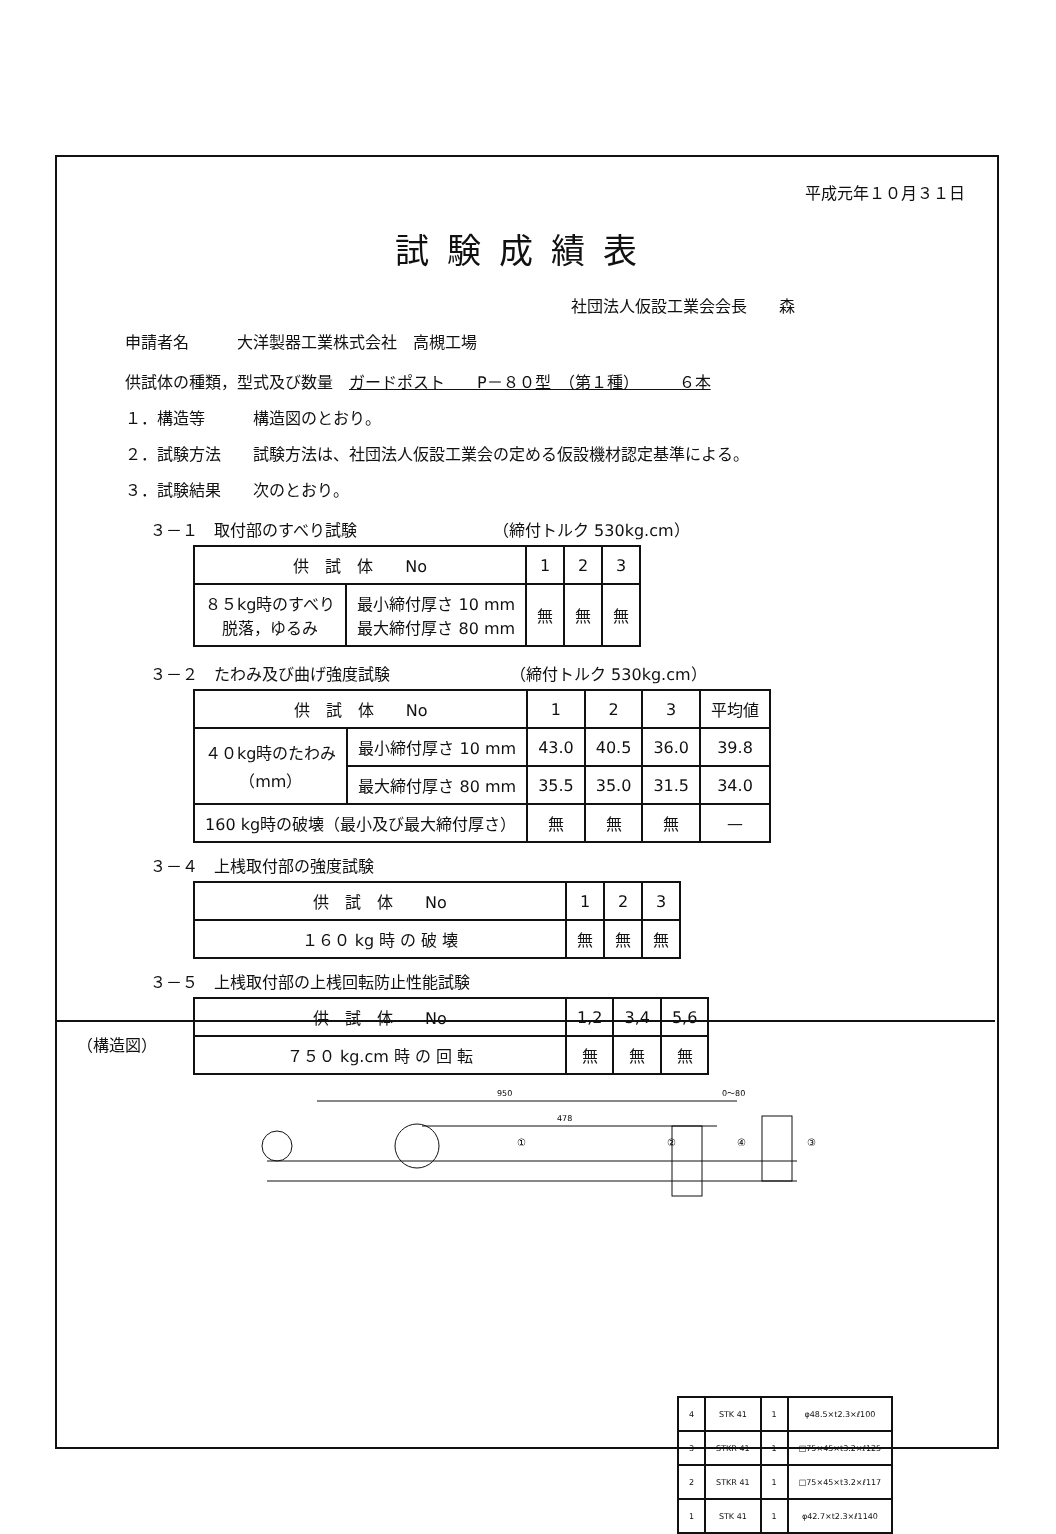平成元年１０月３１日
試験成績表
社団法人仮設工業会会長　　森
申請者名　　　大洋製器工業株式会社　高槻工場
供試体の種類，型式及び数量　ガードポスト　　P－８０型　（第１種）　　　６本
１．構造等　　　構造図のとおり。
２．試験方法　　試験方法は、社団法人仮設工業会の定める仮設機材認定基準による。
３．試験結果　　次のとおり。
３－１　取付部のすべり試験　　　　　　　　　（締付トルク 530kg.cm）
| 供 試 体 No | | 1 | 2 | 3 |
| --- | --- | --- | --- | --- |
| ８５kg時のすべり 脱落，ゆるみ | 最小締付厚さ 10 mm 最大締付厚さ 80 mm | 無 | 無 | 無 |
３－２　たわみ及び曲げ強度試験　　　　　　　　（締付トルク 530kg.cm）
| 供 試 体 No | | 1 | 2 | 3 | 平均値 |
| --- | --- | --- | --- | --- | --- |
| ４０kg時のたわみ （mm） | 最小締付厚さ 10 mm | 43.0 | 40.5 | 36.0 | 39.8 |
| | 最大締付厚さ 80 mm | 35.5 | 35.0 | 31.5 | 34.0 |
| 160 kg時の破壊（最小及び最大締付厚さ） | | 無 | 無 | 無 | — |
３－４　上桟取付部の強度試験
| 供 試 体 No | 1 | 2 | 3 |
| --- | --- | --- | --- |
| １６０ kg 時 の 破 壊 | 無 | 無 | 無 |
３－５　上桟取付部の上桟回転防止性能試験
| 供 試 体 No | 1,2 | 3,4 | 5,6 |
| --- | --- | --- | --- |
| ７５０ kg.cm 時 の 回 転 | 無 | 無 | 無 |
（構造図）
950
478
0～80
①
②
④
③
| 4 | STK 41 | 1 | φ48.5×t2.3×ℓ100 |
| 3 | STKR 41 | 1 | □75×45×t3.2×ℓ125 |
| 2 | STKR 41 | 1 | □75×45×t3.2×ℓ117 |
| 1 | STK 41 | 1 | φ42.7×t2.3×ℓ1140 |